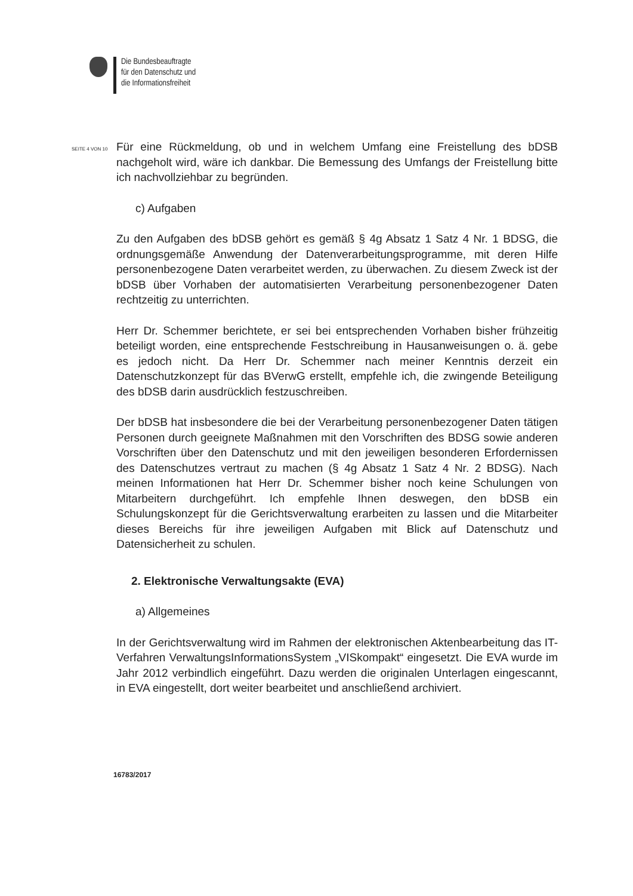Die Bundesbeauftragte
für den Datenschutz und
die Informationsfreiheit
SEITE 4 VON 10
Für eine Rückmeldung, ob und in welchem Umfang eine Freistellung des bDSB nachgeholt wird, wäre ich dankbar. Die Bemessung des Umfangs der Freistellung bitte ich nachvollziehbar zu begründen.
c) Aufgaben
Zu den Aufgaben des bDSB gehört es gemäß § 4g Absatz 1 Satz 4 Nr. 1 BDSG, die ordnungsgemäße Anwendung der Datenverarbeitungsprogramme, mit deren Hilfe personenbezogene Daten verarbeitet werden, zu überwachen. Zu diesem Zweck ist der bDSB über Vorhaben der automatisierten Verarbeitung personenbezogener Daten rechtzeitig zu unterrichten.
Herr Dr. Schemmer berichtete, er sei bei entsprechenden Vorhaben bisher frühzeitig beteiligt worden, eine entsprechende Festschreibung in Hausanweisungen o. ä. gebe es jedoch nicht. Da Herr Dr. Schemmer nach meiner Kenntnis derzeit ein Datenschutzkonzept für das BVerwG erstellt, empfehle ich, die zwingende Beteiligung des bDSB darin ausdrücklich festzuschreiben.
Der bDSB hat insbesondere die bei der Verarbeitung personenbezogener Daten tätigen Personen durch geeignete Maßnahmen mit den Vorschriften des BDSG sowie anderen Vorschriften über den Datenschutz und mit den jeweiligen besonderen Erfordernissen des Datenschutzes vertraut zu machen (§ 4g Absatz 1 Satz 4 Nr. 2 BDSG). Nach meinen Informationen hat Herr Dr. Schemmer bisher noch keine Schulungen von Mitarbeitern durchgeführt. Ich empfehle Ihnen deswegen, den bDSB ein Schulungskonzept für die Gerichtsverwaltung erarbeiten zu lassen und die Mitarbeiter dieses Bereichs für ihre jeweiligen Aufgaben mit Blick auf Datenschutz und Datensicherheit zu schulen.
2. Elektronische Verwaltungsakte (EVA)
a) Allgemeines
In der Gerichtsverwaltung wird im Rahmen der elektronischen Aktenbearbeitung das IT-Verfahren VerwaltungsInformationsSystem „VISkompakt“ eingesetzt. Die EVA wurde im Jahr 2012 verbindlich eingeführt. Dazu werden die originalen Unterlagen eingescannt, in EVA eingestellt, dort weiter bearbeitet und anschließend archiviert.
16783/2017